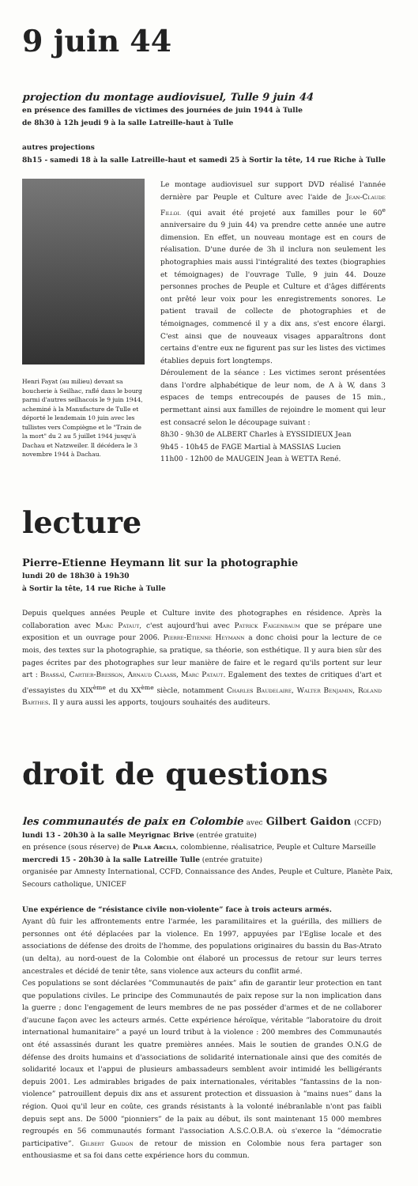9 juin 44
projection du montage audiovisuel, Tulle 9 juin 44
en présence des familles de victimes des journées de juin 1944 à Tulle
de 8h30 à 12h jeudi 9 à la salle Latreille-haut à Tulle
autres projections
8h15 - samedi 18 à la salle Latreille-haut et samedi 25 à Sortir la tête, 14 rue Riche à Tulle
Henri Fayat (au milieu) devant sa boucherie à Seilhac, raflé dans le bourg parmi d'autres seilhacois le 9 juin 1944, acheminé à la Manufacture de Tulle et déporté le lendemain 10 juin avec les tullistes vers Compiègne et le "Train de la mort" du 2 au 5 juillet 1944 jusqu'à Dachau et Natzweiler. Il décédera le 3 novembre 1944 à Dachau.
Le montage audiovisuel sur support DVD réalisé l'année dernière par Peuple et Culture avec l'aide de Jean-Claude Fillol (qui avait été projeté aux familles pour le 60<sup>e</sup> anniversaire du 9 juin 44) va prendre cette année une autre dimension. En effet, un nouveau montage est en cours de réalisation. D'une durée de 3h il inclura non seulement les photographies mais aussi l'intégralité des textes (biographies et témoignages) de l'ouvrage Tulle, 9 juin 44. Douze personnes proches de Peuple et Culture et d'âges différents ont prêté leur voix pour les enregistrements sonores. Le patient travail de collecte de photographies et de témoignages, commencé il y a dix ans, s'est encore élargi. C'est ainsi que de nouveaux visages apparaîtrons dont certains d'entre eux ne figurent pas sur les listes des victimes établies depuis fort longtemps.
Déroulement de la séance : Les victimes seront présentées dans l'ordre alphabétique de leur nom, de A à W, dans 3 espaces de temps entrecoupés de pauses de 15 min., permettant ainsi aux familles de rejoindre le moment qui leur est consacré selon le découpage suivant :
8h30 - 9h30 de ALBERT Charles à EYSSIDIEUX Jean
9h45 - 10h45 de FAGE Martial à MASSIAS Lucien
11h00 - 12h00 de MAUGEIN Jean à WETTA René.
lecture
Pierre-Etienne Heymann lit sur la photographie
lundi 20 de 18h30 à 19h30
à Sortir la tête, 14 rue Riche à Tulle
Depuis quelques années Peuple et Culture invite des photographes en résidence. Après la collaboration avec Marc Pataut, c'est aujourd'hui avec Patrick Faigenbaum que se prépare une exposition et un ouvrage pour 2006. Pierre-Etienne Heymann a donc choisi pour la lecture de ce mois, des textes sur la photographie, sa pratique, sa théorie, son esthétique. Il y aura bien sûr des pages écrites par des photographes sur leur manière de faire et le regard qu'ils portent sur leur art : Brassaï, Cartier-Bresson, Arnaud Claass, Marc Pataut. Egalement des textes de critiques d'art et d'essayistes du XIX<sup>ème</sup> et du XX<sup>ème</sup> siècle, notamment Charles Baudelaire, Walter Benjamin, Roland Barthes. Il y aura aussi les apports, toujours souhaités des auditeurs.
droit de questions
les communautés de paix en Colombie avec Gilbert Gaidon (CCFD)
lundi 13 - 20h30 à la salle Meyrignac Brive (entrée gratuite)
en présence (sous réserve) de Pilar Arcila, colombienne, réalisatrice, Peuple et Culture Marseille
mercredi 15 - 20h30 à la salle Latreille Tulle (entrée gratuite)
organisée par Amnesty International, CCFD, Connaissance des Andes, Peuple et Culture, Planète Paix, Secours catholique, UNICEF
Une expérience de “résistance civile non-violente” face à trois acteurs armés.
Ayant dû fuir les affrontements entre l'armée, les paramilitaires et la guérilla, des milliers de personnes ont été déplacées par la violence. En 1997, appuyées par l'Eglise locale et des associations de défense des droits de l'homme, des populations originaires du bassin du Bas-Atrato (un delta), au nord-ouest de la Colombie ont élaboré un processus de retour sur leurs terres ancestrales et décidé de tenir tête, sans violence aux acteurs du conflit armé.
Ces populations se sont déclarées “Communautés de paix” afin de garantir leur protection en tant que populations civiles. Le principe des Communautés de paix repose sur la non implication dans la guerre ; donc l'engagement de leurs membres de ne pas posséder d'armes et de ne collaborer d'aucune façon avec les acteurs armés. Cette expérience héroïque, véritable “laboratoire du droit international humanitaire” a payé un lourd tribut à la violence : 200 membres des Communautés ont été assassinés durant les quatre premières années. Mais le soutien de grandes O.N.G de défense des droits humains et d'associations de solidarité internationale ainsi que des comités de solidarité locaux et l'appui de plusieurs ambassadeurs semblent avoir intimidé les belligérants depuis 2001. Les admirables brigades de paix internationales, véritables “fantassins de la non-violence” patrouillent depuis dix ans et assurent protection et dissuasion à “mains nues” dans la région. Quoi qu'il leur en coûte, ces grands résistants à la volonté inébranlable n'ont pas faibli depuis sept ans. De 5000 “pionniers” de la paix au début, ils sont maintenant 15 000 membres regroupés en 56 communautés formant l'association A.S.C.O.B.A. où s'exerce la “démocratie participative”. Gilbert Gaidon de retour de mission en Colombie nous fera partager son enthousiasme et sa foi dans cette expérience hors du commun.